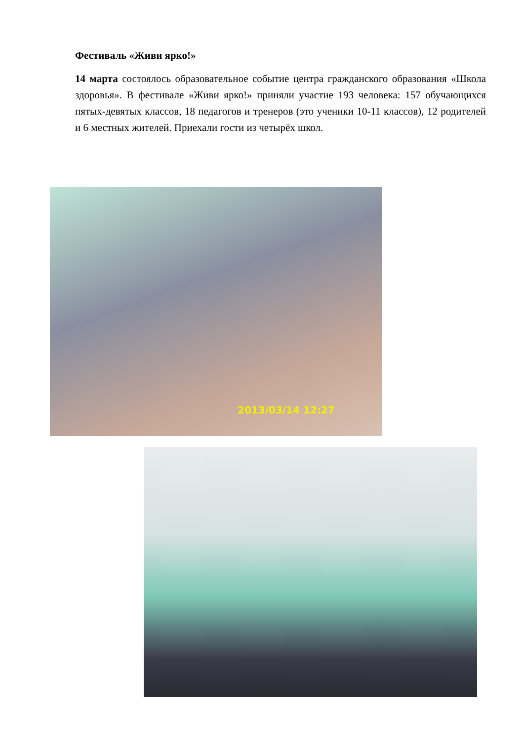Фестиваль «Живи ярко!»
14 марта состоялось образовательное событие центра гражданского образования «Школа здоровья». В фестивале «Живи ярко!» приняли участие 193 человека: 157 обучающихся пятых-девятых классов, 18 педагогов и тренеров (это ученики 10-11 классов), 12 родителей и 6 местных жителей. Приехали гости из четырёх школ.
2013/03/14 12:27